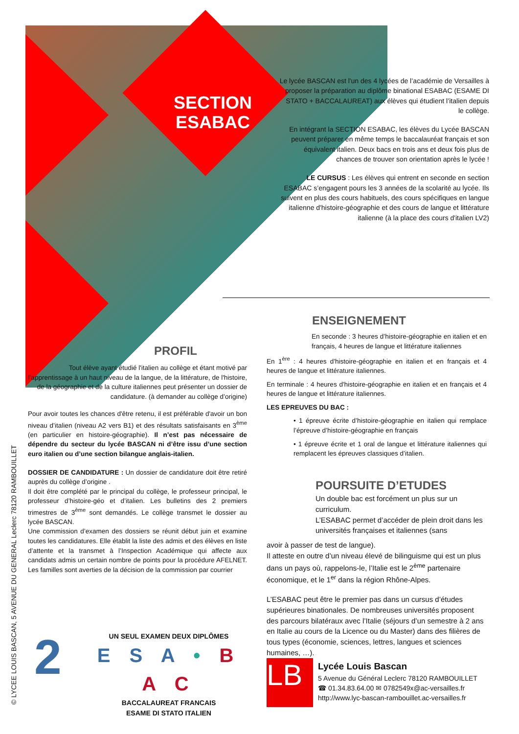SECTION ESABAC
Le lycée BASCAN est l'un des 4 lycées de l’académie de Versailles à proposer la préparation au diplôme binational ESABAC (ESAME DI STATO + BACCALAUREAT) aux élèves qui étudient l’italien depuis le collège.
En intégrant la SECTION ESABAC, les élèves du Lycée BASCAN peuvent préparer en même temps le baccalauréat français et son équivalent italien. Deux bacs en trois ans et deux fois plus de chances de trouver son orientation après le lycée !
LE CURSUS : Les élèves qui entrent en seconde en section ESABAC s’engagent pours les 3 années de la scolarité au lycée. Ils suivent en plus des cours habituels, des cours spécifiques en langue italienne d'histoire-géographie et des cours de langue et littérature italienne (à la place des cours d'italien LV2)
PROFIL
Tout élève ayant étudié l'italien au collège et étant motivé par l'apprentissage à un haut niveau de la langue, de la littérature, de l'histoire, de la géographie et de la culture italiennes peut présenter un dossier de candidature. (à demander au collège d’origine)
Pour avoir toutes les chances d'être retenu, il est préférable d'avoir un bon niveau d’italien (niveau A2 vers B1) et des résultats satisfaisants en 3<sup>ème</sup> (en particulier en histoire-géographie). Il n’est pas nécessaire de dépendre du secteur du lycée BASCAN ni d’être issu d’une section euro italien ou d’une section bilangue anglais-italien.
DOSSIER DE CANDIDATURE : Un dossier de candidature doit être retiré auprès du collège d’origine .
Il doit être complété par le principal du collège, le professeur principal, le professeur d’histoire-géo et d’italien. Les bulletins des 2 premiers trimestres de 3<sup>ème</sup> sont demandés. Le collège transmet le dossier au lycée BASCAN.
Une commission d’examen des dossiers se réunit début juin et examine toutes les candidatures. Elle établit la liste des admis et des élèves en liste d’attente et la transmet à l’Inspection Académique qui affecte aux candidats admis un certain nombre de points pour la procédure AFELNET. Les familles sont averties de la décision de la commission par courrier
ENSEIGNEMENT
En seconde : 3 heures d’histoire-géographie en italien et en français, 4 heures de langue et littérature italiennes
En 1<sup>ère</sup> : 4 heures d'histoire-géographie en italien et en français et 4 heures de langue et littérature italiennes.
En terminale : 4 heures d'histoire-géographie en italien et en français et 4 heures de langue et littérature italiennes.
LES EPREUVES DU BAC :
• 1 épreuve écrite d’histoire-géographie en italien qui remplace l’épreuve d’histoire-géographie en français
• 1 épreuve écrite et 1 oral de langue et littérature italiennes qui remplacent les épreuves classiques d’italien.
POURSUITE D’ETUDES
Un double bac est forcément un plus sur un curriculum.
L’ESABAC permet d’accéder de plein droit dans les universités françaises et italiennes (sans
avoir à passer de test de langue).
Il atteste en outre d’un niveau élevé de bilinguisme qui est un plus dans un pays où, rappelons-le, l’Italie est le 2<sup>ème</sup> partenaire économique, et le 1<sup>er</sup> dans la région Rhône-Alpes.
L’ESABAC peut être le premier pas dans un cursus d’études supérieures binationales. De nombreuses universités proposent des parcours bilatéraux avec l’Italie (séjours d’un semestre à 2 ans en Italie au cours de la Licence ou du Master) dans des filières de tous types (économie, sciences, lettres, langues et sciences humaines, …).
2
UN SEUL EXAMEN DEUX DIPLÔMES
E S A • B A C
BACCALAUREAT FRANCAIS
ESAME DI STATO ITALIEN
LB
Lycée Louis Bascan
5 Avenue du Général Leclerc 78120 RAMBOUILLET
☎ 01.34.83.64.00 ✉ 0782549x@ac-versailles.fr
http://www.lyc-bascan-rambouillet.ac-versailles.fr
© LYCEE LOUIS BASCAN, 5 AVENUE DU GENERAL Leclerc 78120 RAMBOUILLET